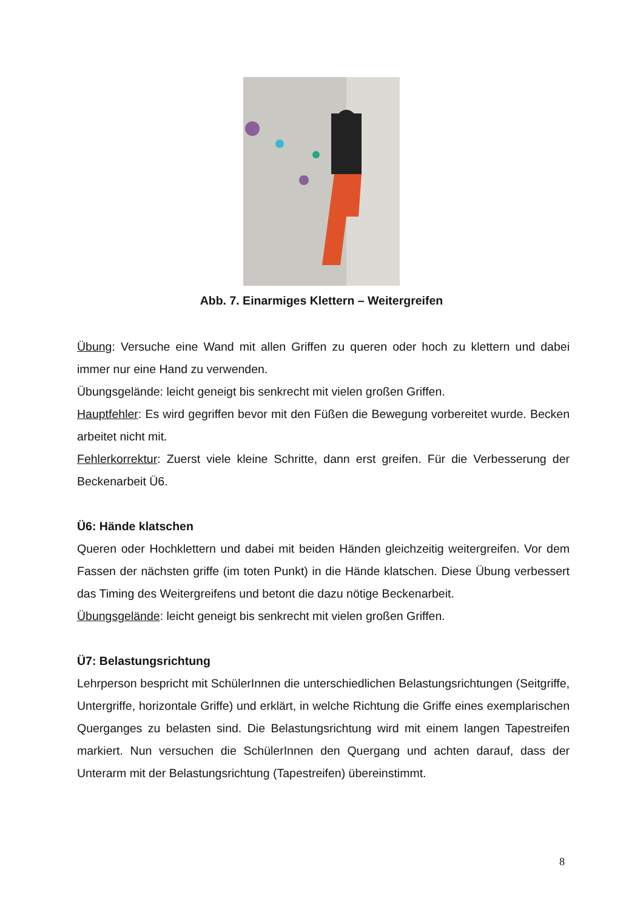Abb. 7. Einarmiges Klettern – Weitergreifen
Übung: Versuche eine Wand mit allen Griffen zu queren oder hoch zu klettern und dabei immer nur eine Hand zu verwenden.
Übungsgelände: leicht geneigt bis senkrecht mit vielen großen Griffen.
Hauptfehler: Es wird gegriffen bevor mit den Füßen die Bewegung vorbereitet wurde. Becken arbeitet nicht mit.
Fehlerkorrektur: Zuerst viele kleine Schritte, dann erst greifen. Für die Verbesserung der Beckenarbeit Ü6.
Ü6: Hände klatschen
Queren oder Hochklettern und dabei mit beiden Händen gleichzeitig weitergreifen. Vor dem Fassen der nächsten griffe (im toten Punkt) in die Hände klatschen. Diese Übung verbessert das Timing des Weitergreifens und betont die dazu nötige Beckenarbeit.
Übungsgelände: leicht geneigt bis senkrecht mit vielen großen Griffen.
Ü7: Belastungsrichtung
Lehrperson bespricht mit SchülerInnen die unterschiedlichen Belastungsrichtungen (Seitgriffe, Untergriffe, horizontale Griffe) und erklärt, in welche Richtung die Griffe eines exemplarischen Querganges zu belasten sind. Die Belastungsrichtung wird mit einem langen Tapestreifen markiert. Nun versuchen die SchülerInnen den Quergang und achten darauf, dass der Unterarm mit der Belastungsrichtung (Tapestreifen) übereinstimmt.
8